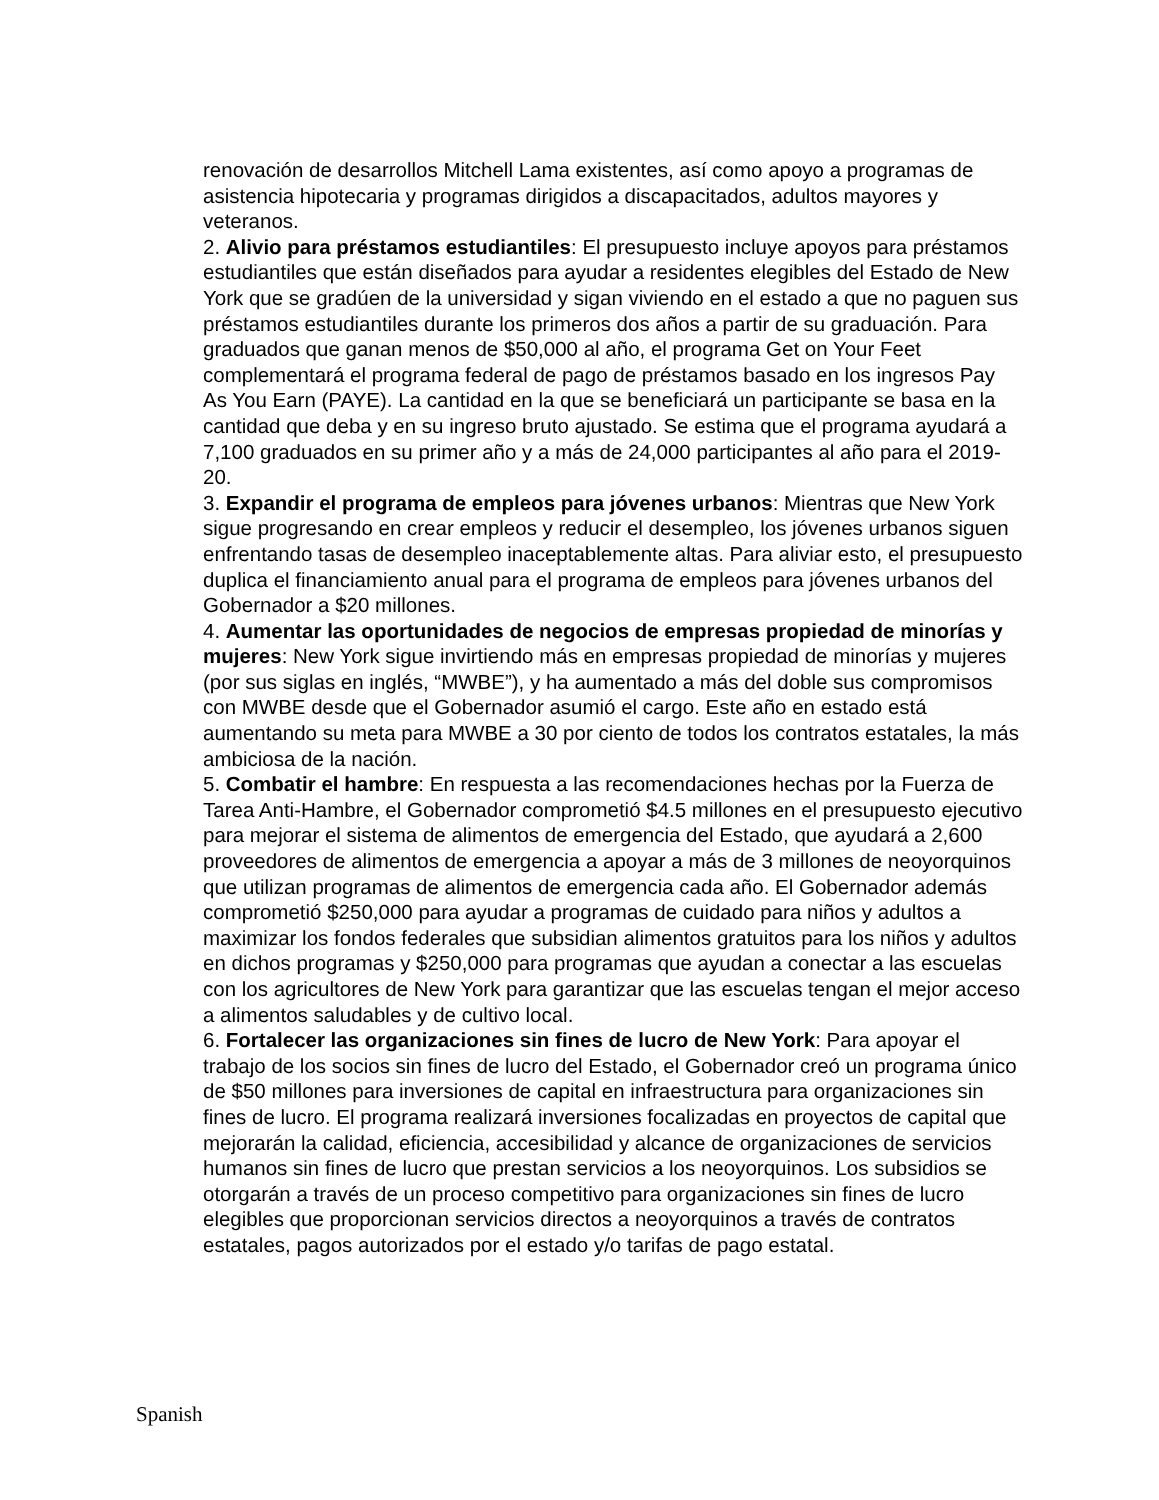renovación de desarrollos Mitchell Lama existentes, así como apoyo a programas de asistencia hipotecaria y programas dirigidos a discapacitados, adultos mayores y veteranos.
2. Alivio para préstamos estudiantiles: El presupuesto incluye apoyos para préstamos estudiantiles que están diseñados para ayudar a residentes elegibles del Estado de New York que se gradúen de la universidad y sigan viviendo en el estado a que no paguen sus préstamos estudiantiles durante los primeros dos años a partir de su graduación. Para graduados que ganan menos de $50,000 al año, el programa Get on Your Feet complementará el programa federal de pago de préstamos basado en los ingresos Pay As You Earn (PAYE). La cantidad en la que se beneficiará un participante se basa en la cantidad que deba y en su ingreso bruto ajustado. Se estima que el programa ayudará a 7,100 graduados en su primer año y a más de 24,000 participantes al año para el 2019-20.
3. Expandir el programa de empleos para jóvenes urbanos: Mientras que New York sigue progresando en crear empleos y reducir el desempleo, los jóvenes urbanos siguen enfrentando tasas de desempleo inaceptablemente altas. Para aliviar esto, el presupuesto duplica el financiamiento anual para el programa de empleos para jóvenes urbanos del Gobernador a $20 millones.
4. Aumentar las oportunidades de negocios de empresas propiedad de minorías y mujeres: New York sigue invirtiendo más en empresas propiedad de minorías y mujeres (por sus siglas en inglés, “MWBE”), y ha aumentado a más del doble sus compromisos con MWBE desde que el Gobernador asumió el cargo. Este año en estado está aumentando su meta para MWBE a 30 por ciento de todos los contratos estatales, la más ambiciosa de la nación.
5. Combatir el hambre: En respuesta a las recomendaciones hechas por la Fuerza de Tarea Anti-Hambre, el Gobernador comprometió $4.5 millones en el presupuesto ejecutivo para mejorar el sistema de alimentos de emergencia del Estado, que ayudará a 2,600 proveedores de alimentos de emergencia a apoyar a más de 3 millones de neoyorquinos que utilizan programas de alimentos de emergencia cada año. El Gobernador además comprometió $250,000 para ayudar a programas de cuidado para niños y adultos a maximizar los fondos federales que subsidian alimentos gratuitos para los niños y adultos en dichos programas y $250,000 para programas que ayudan a conectar a las escuelas con los agricultores de New York para garantizar que las escuelas tengan el mejor acceso a alimentos saludables y de cultivo local.
6. Fortalecer las organizaciones sin fines de lucro de New York: Para apoyar el trabajo de los socios sin fines de lucro del Estado, el Gobernador creó un programa único de $50 millones para inversiones de capital en infraestructura para organizaciones sin fines de lucro. El programa realizará inversiones focalizadas en proyectos de capital que mejorarán la calidad, eficiencia, accesibilidad y alcance de organizaciones de servicios humanos sin fines de lucro que prestan servicios a los neoyorquinos. Los subsidios se otorgarán a través de un proceso competitivo para organizaciones sin fines de lucro elegibles que proporcionan servicios directos a neoyorquinos a través de contratos estatales, pagos autorizados por el estado y/o tarifas de pago estatal.
Spanish